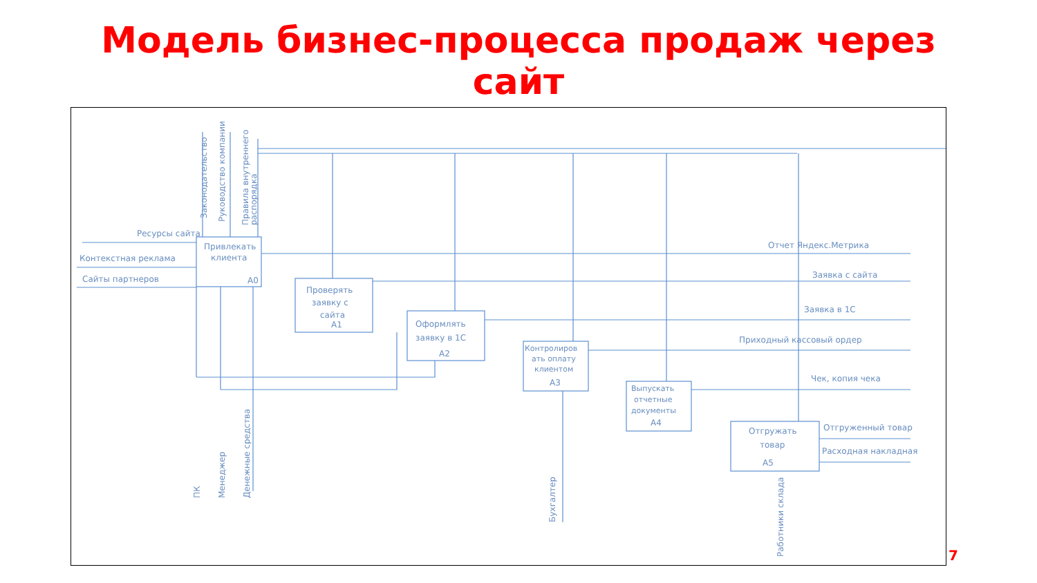Модель бизнес-процесса продаж через
сайт
Ресурсы сайта
Контекстная реклама
Сайты партнеров
Привлекать
клиента
A0
Проверять
заявку с
сайта
A1
Оформлять
заявку в 1С
A2
Контролиров
ать оплату
клиентом
A3
Выпускать
отчетные
документы
A4
Отгружать
товар
A5
Отчет Яндекс.Метрика
Заявка с сайта
Заявка в 1С
Приходный кассовый ордер
Чек, копия чека
Отгруженный товар
Расходная накладная
Законодательство
Руководство компании
Правила внутреннего
распорядка
ПК
Менеджер
Денежные средства
Бухгалтер
Работники склада
7